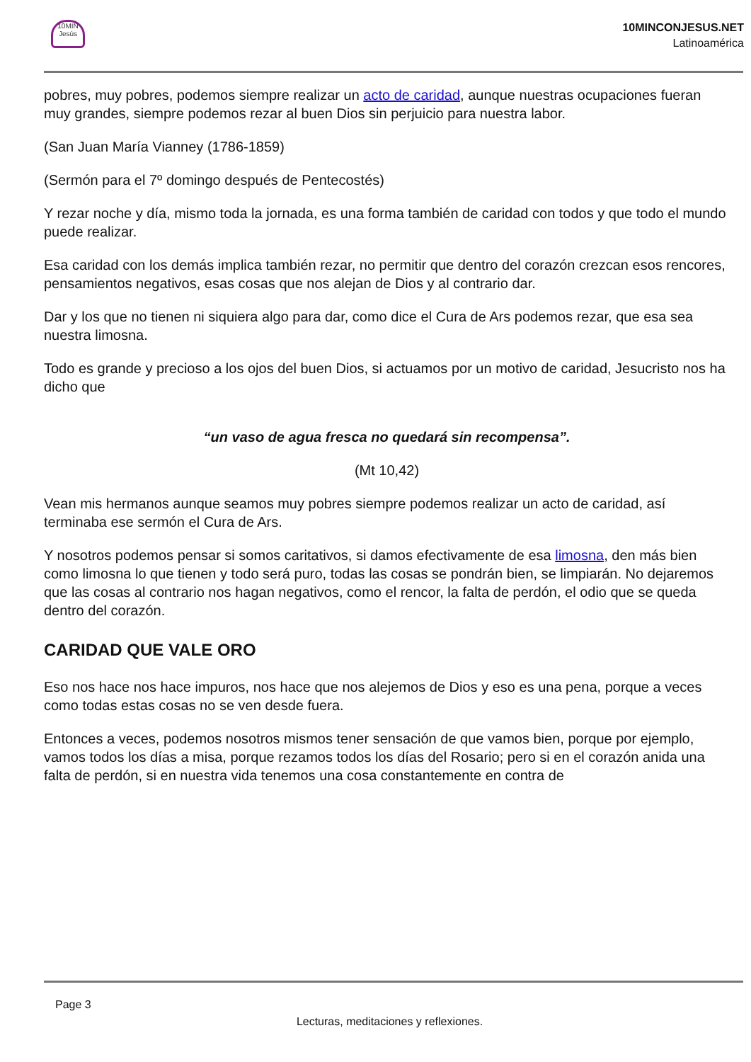10MIN
Jesús
10MINCONJESUS.NET
Latinoamérica
pobres, muy pobres, podemos siempre realizar un acto de caridad, aunque nuestras ocupaciones fueran muy grandes, siempre podemos rezar al buen Dios sin perjuicio para nuestra labor.
(San Juan María Vianney (1786-1859)
(Sermón para el 7º domingo después de Pentecostés)
Y rezar noche y día, mismo toda la jornada, es una forma también de caridad con todos y que todo el mundo puede realizar.
Esa caridad con los demás implica también rezar, no permitir que dentro del corazón crezcan esos rencores, pensamientos negativos, esas cosas que nos alejan de Dios y al contrario dar.
Dar y los que no tienen ni siquiera algo para dar, como dice el Cura de Ars podemos rezar, que esa sea nuestra limosna.
Todo es grande y precioso a los ojos del buen Dios, si actuamos por un motivo de caridad, Jesucristo nos ha dicho que
“un vaso de agua fresca no quedará sin recompensa”.
(Mt 10,42)
Vean mis hermanos aunque seamos muy pobres siempre podemos realizar un acto de caridad, así terminaba ese sermón el Cura de Ars.
Y nosotros podemos pensar si somos caritativos, si damos efectivamente de esa limosna, den más bien como limosna lo que tienen y todo será puro, todas las cosas se pondrán bien, se limpiarán. No dejaremos que las cosas al contrario nos hagan negativos, como el rencor, la falta de perdón, el odio que se queda dentro del corazón.
CARIDAD QUE VALE ORO
Eso nos hace nos hace impuros, nos hace que nos alejemos de Dios y eso es una pena, porque a veces como todas estas cosas no se ven desde fuera.
Entonces a veces, podemos nosotros mismos tener sensación de que vamos bien, porque por ejemplo, vamos todos los días a misa, porque rezamos todos los días del Rosario; pero si en el corazón anida una falta de perdón, si en nuestra vida tenemos una cosa constantemente en contra de
Page 3
Lecturas, meditaciones y reflexiones.